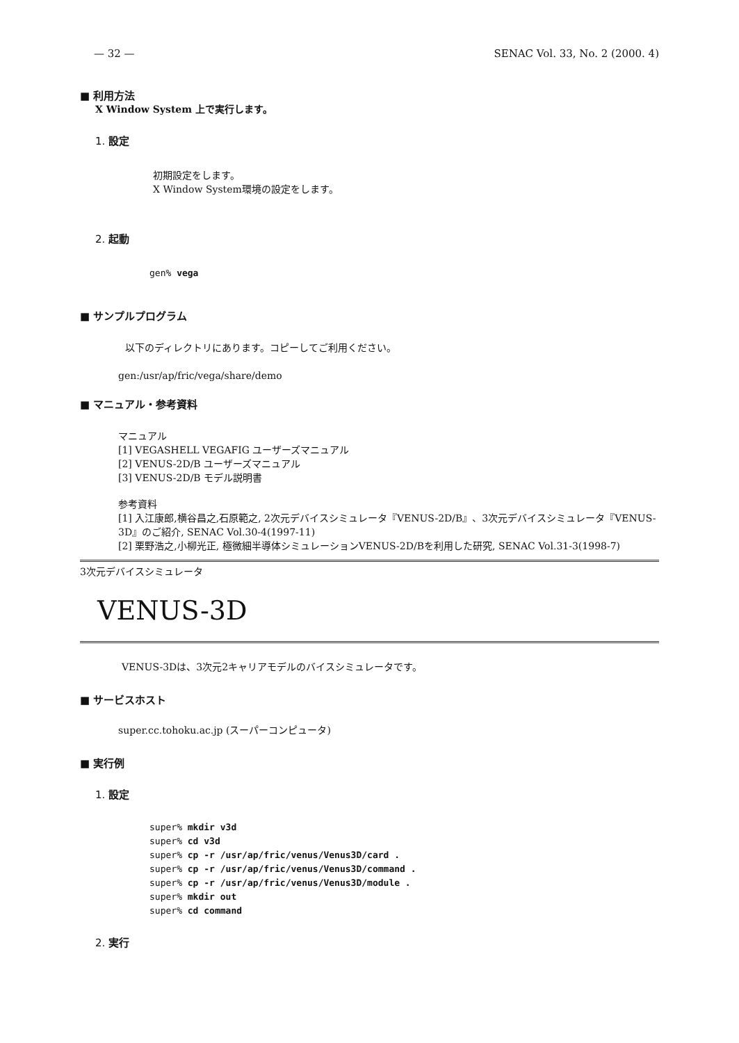— 32 — SENAC Vol. 33, No. 2 (2000. 4)
■ 利用方法
X Window System 上で実行します。
1. 設定
初期設定をします。
X Window System環境の設定をします。
2. 起動
gen% vega
■ サンプルプログラム
以下のディレクトリにあります。コピーしてご利用ください。
gen:/usr/ap/fric/vega/share/demo
■ マニュアル・参考資料
マニュアル
[1] VEGASHELL VEGAFIG ユーザーズマニュアル
[2] VENUS-2D/B ユーザーズマニュアル
[3] VENUS-2D/B モデル説明書
参考資料
[1] 入江康郎,横谷昌之,石原範之, 2次元デバイスシミュレータ『VENUS-2D/B』、3次元デバイスシミュレータ『VENUS-3D』のご紹介, SENAC Vol.30-4(1997-11)
[2] 栗野浩之,小柳光正, 極微細半導体シミュレーションVENUS-2D/Bを利用した研究, SENAC Vol.31-3(1998-7)
3次元デバイスシミュレータ
VENUS-3D
VENUS-3Dは、3次元2キャリアモデルのバイスシミュレータです。
■ サービスホスト
super.cc.tohoku.ac.jp (スーパーコンピュータ)
■ 実行例
1. 設定
super% mkdir v3d
super% cd v3d
super% cp -r /usr/ap/fric/venus/Venus3D/card .
super% cp -r /usr/ap/fric/venus/Venus3D/command .
super% cp -r /usr/ap/fric/venus/Venus3D/module .
super% mkdir out
super% cd command
2. 実行